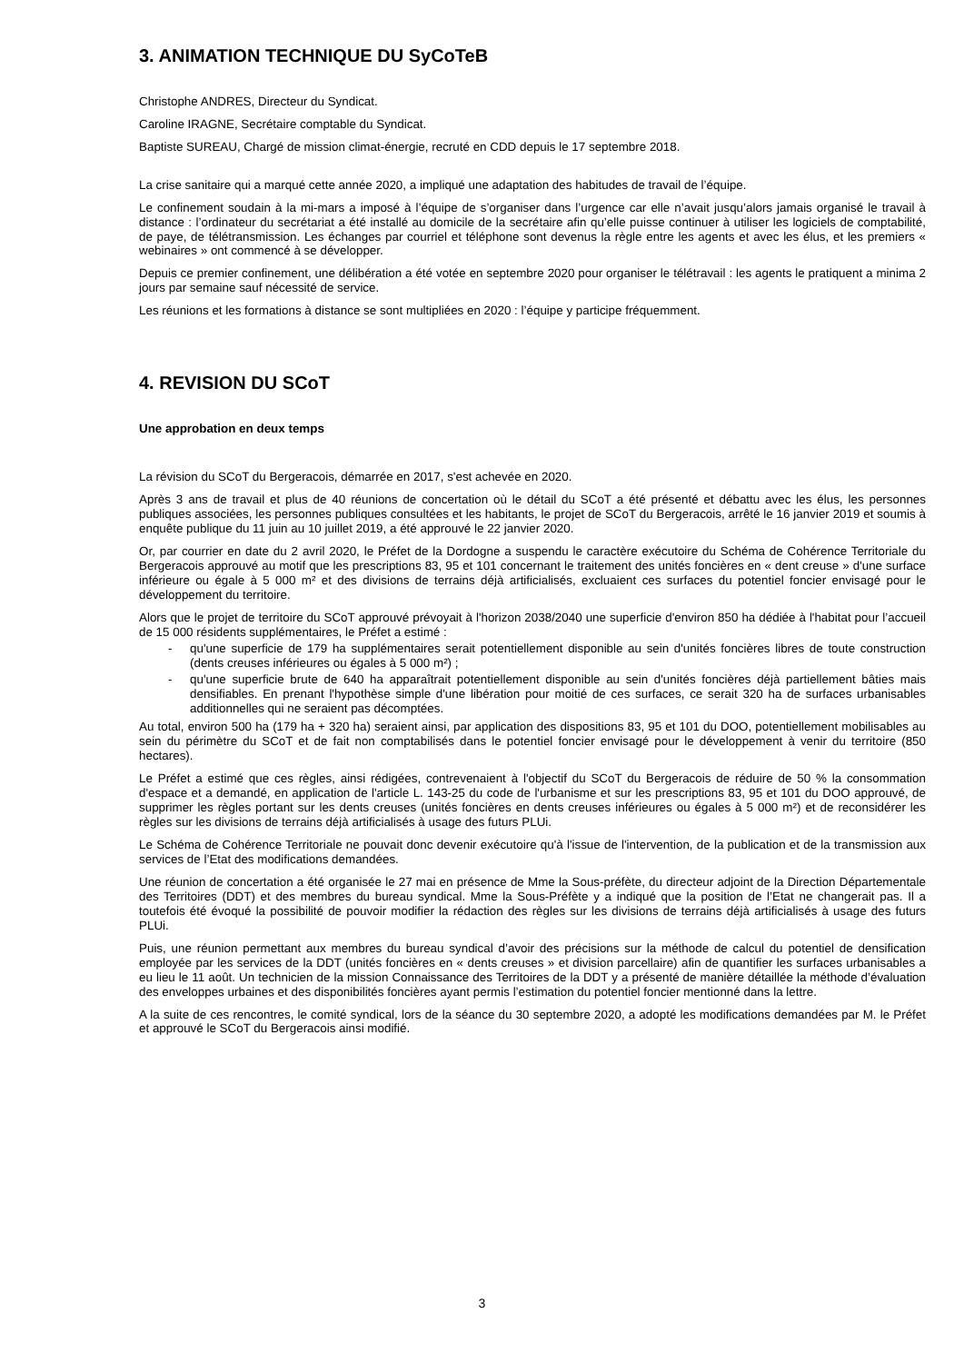3. ANIMATION TECHNIQUE DU SyCoTeB
Christophe ANDRES, Directeur du Syndicat.
Caroline IRAGNE, Secrétaire comptable du Syndicat.
Baptiste SUREAU, Chargé de mission climat-énergie, recruté en CDD depuis le 17 septembre 2018.
La crise sanitaire qui a marqué cette année 2020, a impliqué une adaptation des habitudes de travail de l’équipe.
Le confinement soudain à la mi-mars a imposé à l’équipe de s’organiser dans l’urgence car elle n’avait jusqu’alors jamais organisé le travail à distance : l’ordinateur du secrétariat a été installé au domicile de la secrétaire afin qu’elle puisse continuer à utiliser les logiciels de comptabilité, de paye, de télétransmission. Les échanges par courriel et téléphone sont devenus la règle entre les agents et avec les élus, et les premiers « webinaires » ont commencé à se développer.
Depuis ce premier confinement, une délibération a été votée en septembre 2020 pour organiser le télétravail : les agents le pratiquent a minima 2 jours par semaine sauf nécessité de service.
Les réunions et les formations à distance se sont multipliées en 2020 : l’équipe y participe fréquemment.
4. REVISION DU SCoT
Une approbation en deux temps
La révision du SCoT du Bergeracois, démarrée en 2017, s'est achevée en 2020.
Après 3 ans de travail et plus de 40 réunions de concertation où le détail du SCoT a été présenté et débattu avec les élus, les personnes publiques associées, les personnes publiques consultées et les habitants, le projet de SCoT du Bergeracois, arrêté le 16 janvier 2019 et soumis à enquête publique du 11 juin au 10 juillet 2019, a été approuvé le 22 janvier 2020.
Or, par courrier en date du 2 avril 2020, le Préfet de la Dordogne a suspendu le caractère exécutoire du Schéma de Cohérence Territoriale du Bergeracois approuvé au motif que les prescriptions 83, 95 et 101 concernant le traitement des unités foncières en « dent creuse » d'une surface inférieure ou égale à 5 000 m² et des divisions de terrains déjà artificialisés, excluaient ces surfaces du potentiel foncier envisagé pour le développement du territoire.
Alors que le projet de territoire du SCoT approuvé prévoyait à l'horizon 2038/2040 une superficie d'environ 850 ha dédiée à l'habitat pour l’accueil de 15 000 résidents supplémentaires, le Préfet a estimé :
- qu'une superficie de 179 ha supplémentaires serait potentiellement disponible au sein d'unités foncières libres de toute construction (dents creuses inférieures ou égales à 5 000 m²) ;
- qu'une superficie brute de 640 ha apparaîtrait potentiellement disponible au sein d'unités foncières déjà partiellement bâties mais densifiables. En prenant l'hypothèse simple d'une libération pour moitié de ces surfaces, ce serait 320 ha de surfaces urbanisables additionnelles qui ne seraient pas décomptées.
Au total, environ 500 ha (179 ha + 320 ha) seraient ainsi, par application des dispositions 83, 95 et 101 du DOO, potentiellement mobilisables au sein du périmètre du SCoT et de fait non comptabilisés dans le potentiel foncier envisagé pour le développement à venir du territoire (850 hectares).
Le Préfet a estimé que ces règles, ainsi rédigées, contrevenaient à l'objectif du SCoT du Bergeracois de réduire de 50 % la consommation d'espace et a demandé, en application de l'article L. 143-25 du code de l'urbanisme et sur les prescriptions 83, 95 et 101 du DOO approuvé, de supprimer les règles portant sur les dents creuses (unités foncières en dents creuses inférieures ou égales à 5 000 m²) et de reconsidérer les règles sur les divisions de terrains déjà artificialisés à usage des futurs PLUi.
Le Schéma de Cohérence Territoriale ne pouvait donc devenir exécutoire qu'à l'issue de l'intervention, de la publication et de la transmission aux services de l’Etat des modifications demandées.
Une réunion de concertation a été organisée le 27 mai en présence de Mme la Sous-préfète, du directeur adjoint de la Direction Départementale des Territoires (DDT) et des membres du bureau syndical. Mme la Sous-Préfète y a indiqué que la position de l’Etat ne changerait pas. Il a toutefois été évoqué la possibilité de pouvoir modifier la rédaction des règles sur les divisions de terrains déjà artificialisés à usage des futurs PLUi.
Puis, une réunion permettant aux membres du bureau syndical d’avoir des précisions sur la méthode de calcul du potentiel de densification employée par les services de la DDT (unités foncières en « dents creuses » et division parcellaire) afin de quantifier les surfaces urbanisables a eu lieu le 11 août. Un technicien de la mission Connaissance des Territoires de la DDT y a présenté de manière détaillée la méthode d’évaluation des enveloppes urbaines et des disponibilités foncières ayant permis l’estimation du potentiel foncier mentionné dans la lettre.
A la suite de ces rencontres, le comité syndical, lors de la séance du 30 septembre 2020, a adopté les modifications demandées par M. le Préfet et approuvé le SCoT du Bergeracois ainsi modifié.
3